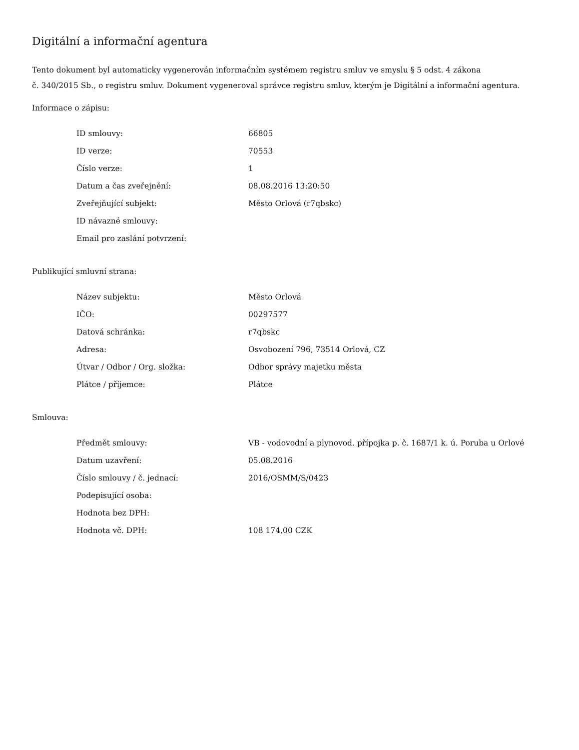Digitální a informační agentura
Tento dokument byl automaticky vygenerován informačním systémem registru smluv ve smyslu § 5 odst. 4 zákona
č. 340/2015 Sb., o registru smluv. Dokument vygeneroval správce registru smluv, kterým je Digitální a informační agentura.
Informace o zápisu:
| ID smlouvy: | 66805 |
| ID verze: | 70553 |
| Číslo verze: | 1 |
| Datum a čas zveřejnění: | 08.08.2016 13:20:50 |
| Zveřejňující subjekt: | Město Orlová (r7qbskc) |
| ID návazné smlouvy: | |
| Email pro zaslání potvrzení: | |
Publikující smluvní strana:
| Název subjektu: | Město Orlová |
| IČO: | 00297577 |
| Datová schránka: | r7qbskc |
| Adresa: | Osvobození 796, 73514 Orlová, CZ |
| Útvar / Odbor / Org. složka: | Odbor správy majetku města |
| Plátce / příjemce: | Plátce |
Smlouva:
| Předmět smlouvy: | VB - vodovodní a plynovod. přípojka p. č. 1687/1 k. ú. Poruba u Orlové |
| Datum uzavření: | 05.08.2016 |
| Číslo smlouvy / č. jednací: | 2016/OSMM/S/0423 |
| Podepisující osoba: | |
| Hodnota bez DPH: | |
| Hodnota vč. DPH: | 108 174,00 CZK |